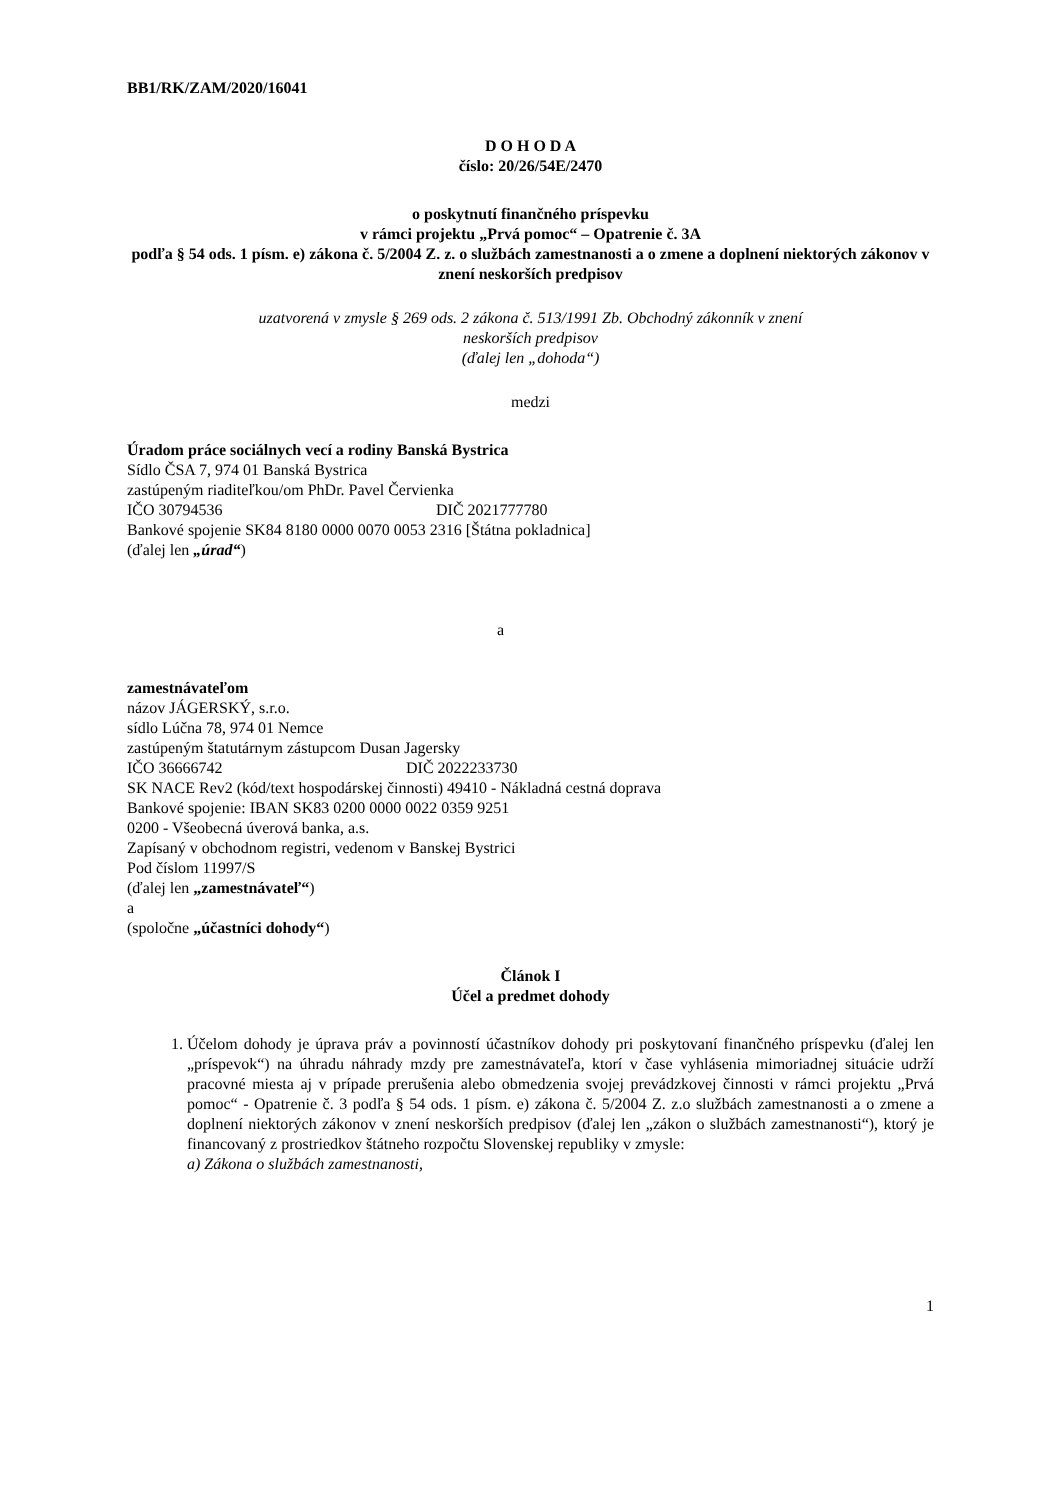BB1/RK/ZAM/2020/16041
D O H O D A
číslo: 20/26/54E/2470
o poskytnutí finančného príspevku
v rámci projektu „Prvá pomoc“ – Opatrenie č. 3A
podľa § 54 ods. 1 písm. e) zákona č. 5/2004 Z. z. o službách zamestnanosti a o zmene a doplnení niektorých zákonov v znení neskorších predpisov
uzatvorená v zmysle § 269 ods. 2 zákona č. 513/1991 Zb. Obchodný zákonník v znení
neskorších predpisov
(ďalej len „dohoda“)
medzi
Úradom práce sociálnych vecí a rodiny Banská Bystrica
Sídlo ČSA 7, 974 01 Banská Bystrica
zastúpeným riaditeľkou/om PhDr. Pavel Červienka
IČO 30794536 DIČ 2021777780
Bankové spojenie SK84 8180 0000 0070 0053 2316 [Štátna pokladnica]
(ďalej len „úrad“)
a
zamestnávateľom
názov JÁGERSKÝ, s.r.o.
sídlo Lúčna 78, 974 01 Nemce
zastúpeným štatutárnym zástupcom Dusan Jagersky
IČO 36666742 DIČ 2022233730
SK NACE Rev2 (kód/text hospodárskej činnosti) 49410 - Nákladná cestná doprava
Bankové spojenie: IBAN SK83 0200 0000 0022 0359 9251
0200 - Všeobecná úverová banka, a.s.
Zapísaný v obchodnom registri, vedenom v Banskej Bystrici
Pod číslom 11997/S
(ďalej len „zamestnávateľ“)
a
(spoločne „účastníci dohody“)
Článok I
Účel a predmet dohody
1. Účelom dohody je úprava práv a povinností účastníkov dohody pri poskytovaní finančného príspevku (ďalej len „príspevok“) na úhradu náhrady mzdy pre zamestnávateľa, ktorí v čase vyhlásenia mimoriadnej situácie udrží pracovné miesta aj v prípade prerušenia alebo obmedzenia svojej prevádzkovej činnosti v rámci projektu „Prvá pomoc“ - Opatrenie č. 3 podľa § 54 ods. 1 písm. e) zákona č. 5/2004 Z. z.o službách zamestnanosti a o zmene a doplnení niektorých zákonov v znení neskorších predpisov (ďalej len „zákon o službách zamestnanosti“), ktorý je financovaný z prostriedkov štátneho rozpočtu Slovenskej republiky v zmysle:
a) Zákona o službách zamestnanosti,
1